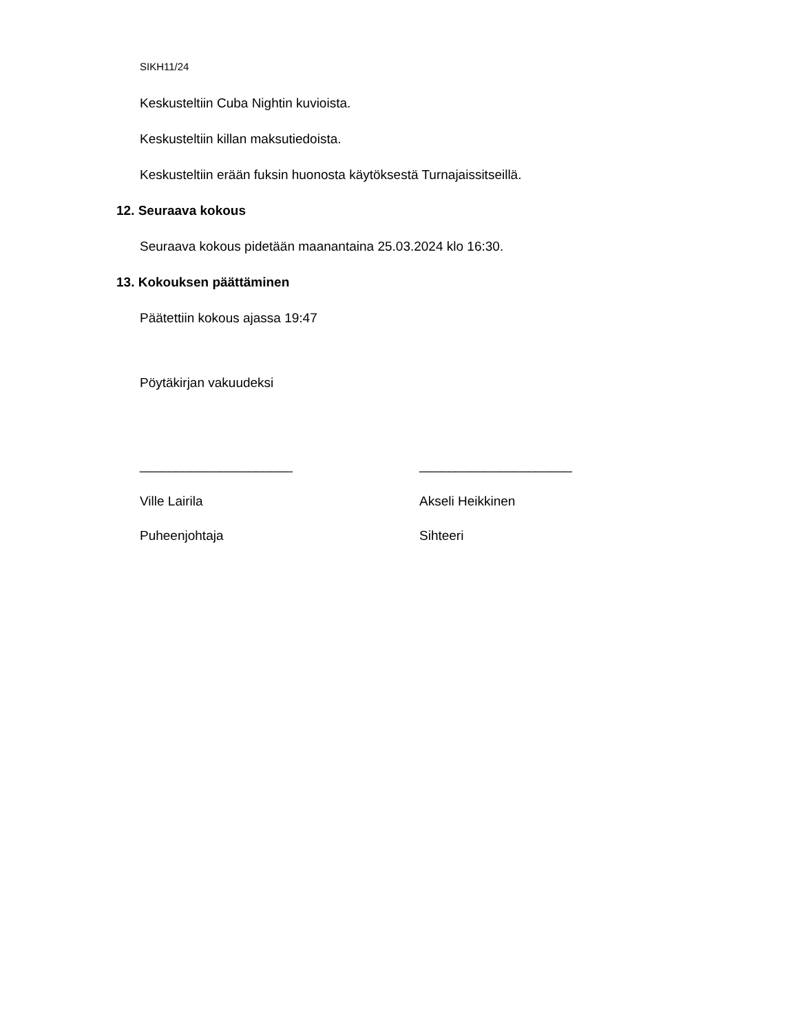SIKH11/24
Keskusteltiin Cuba Nightin kuvioista.
Keskusteltiin killan maksutiedoista.
Keskusteltiin erään fuksin huonosta käytöksestä Turnajaissitseillä.
12. Seuraava kokous
Seuraava kokous pidetään maanantaina 25.03.2024 klo 16:30.
13. Kokouksen päättäminen
Päätettiin kokous ajassa 19:47
Pöytäkirjan vakuudeksi
_____________________
Ville Lairila
Puheenjohtaja
_____________________
Akseli Heikkinen
Sihteeri